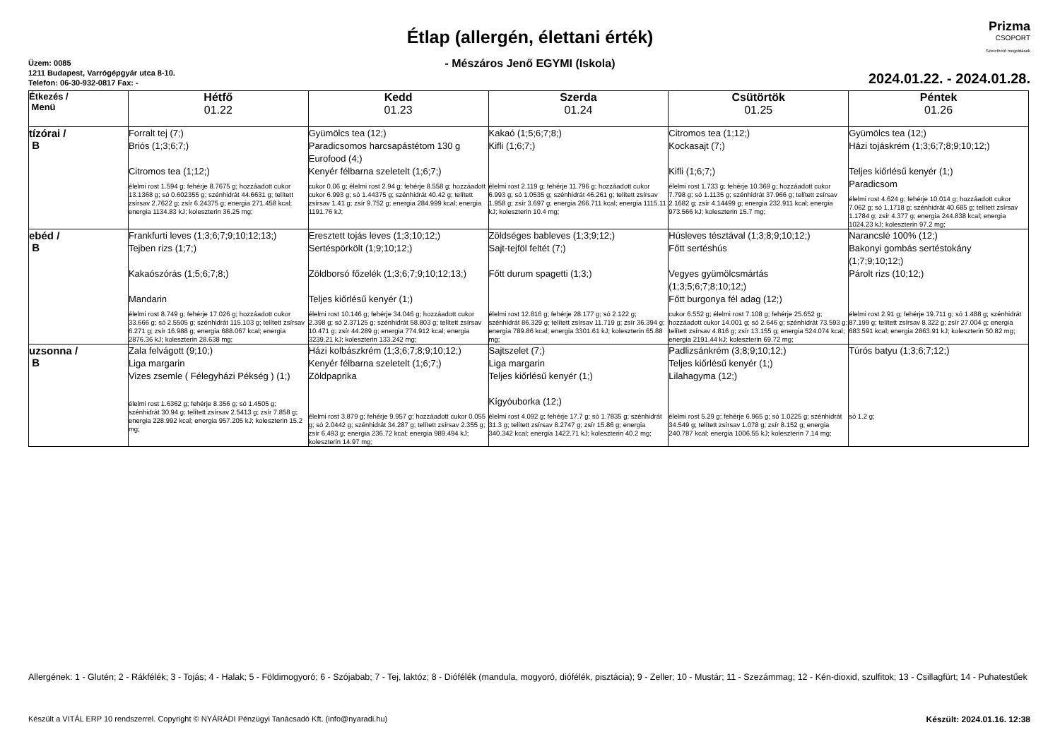Prizma
CSOPORT
Szerethető megoldások
Étlap (allergén, élettani érték)
- Mészáros Jenő EGYMI (Iskola)
Üzem: 0085
1211 Budapest, Varrógépgyár utca 8-10.
Telefon: 06-30-932-0817 Fax: -
2024.01.22. - 2024.01.28.
| Étkezés / Menü | Hétfő 01.22 | Kedd 01.23 | Szerda 01.24 | Csütörtök 01.25 | Péntek 01.26 |
| --- | --- | --- | --- | --- | --- |
| tízórai / B | Forralt tej (7;) Briós (1;3;6;7;) Citromos tea (1;12;) élelmi rost 1.594 g; fehérje 8.7675 g; hozzáadott cukor 13.1368 g; só 0.602355 g; szénhidrát 44.6631 g; telített zsírsav 2.7622 g; zsír 6.24375 g; energia 271.458 kcal; energia 1134.83 kJ; koleszterin 36.25 mg; | Gyümölcs tea (12;) Paradicsomos harcsapástétom 130 g Eurofood (4;) Kenyér félbarna szeletelt (1;6;7;) cukor 0.06 g; élelmi rost 2.94 g; fehérje 8.558 g; hozzáadott cukor 6.993 g; só 1.44375 g; szénhidrát 40.42 g; telített zsírsav 1.41 g; zsír 9.752 g; energia 284.999 kcal; energia 1191.76 kJ; | Kakaó (1;5;6;7;8;) Kifli (1;6;7;) élelmi rost 2.119 g; fehérje 11.796 g; hozzáadott cukor 6.993 g; só 1.0535 g; szénhidrát 46.261 g; telített zsírsav 1.958 g; zsír 3.697 g; energia 266.711 kcal; energia 1115.11 kJ; koleszterin 10.4 mg; | Citromos tea (1;12;) Kockasajt (7;) Kifli (1;6;7;) élelmi rost 1.733 g; fehérje 10.369 g; hozzáadott cukor 7.798 g; só 1.1135 g; szénhidrát 37.966 g; telített zsírsav 2.1682 g; zsír 4.14499 g; energia 232.911 kcal; energia 973.566 kJ; koleszterin 15.7 mg; | Gyümölcs tea (12;) Házi tojáskrém (1;3;6;7;8;9;10;12;) Teljes kiőrlésű kenyér (1;) Paradicsom élelmi rost 4.624 g; fehérje 10.014 g; hozzáadott cukor 7.062 g; só 1.1718 g; szénhidrát 40.685 g; telített zsírsav 1.1784 g; zsír 4.377 g; energia 244.838 kcal; energia 1024.23 kJ; koleszterin 97.2 mg; |
| ebéd / B | Frankfurti leves (1;3;6;7;9;10;12;13;) Tejben rizs (1;7;) Kakaószórás (1;5;6;7;8;) Mandarin élelmi rost 8.749 g; fehérje 17.026 g; hozzáadott cukor 33.666 g; só 2.5505 g; szénhidrát 115.103 g; telített zsírsav 6.271 g; zsír 16.988 g; energia 688.067 kcal; energia 2876.36 kJ; koleszterin 28.638 mg; | Eresztett tojás leves (1;3;10;12;) Sertéspörkölt (1;9;10;12;) Zöldborsó főzelék (1;3;6;7;9;10;12;13;) Teljes kiőrlésű kenyér (1;) élelmi rost 10.146 g; fehérje 34.046 g; hozzáadott cukor 2.398 g; só 2.37125 g; szénhidrát 58.803 g; telített zsírsav 10.471 g; zsír 44.289 g; energia 774.912 kcal; energia 3239.21 kJ; koleszterin 133.242 mg; | Zöldséges bableves (1;3;9;12;) Sajt-tejföl feltét (7;) Főtt durum spagetti (1;3;) élelmi rost 12.816 g; fehérje 28.177 g; só 2.122 g; szénhidrát 86.329 g; telített zsírsav 11.719 g; zsír 36.394 g; energia 789.86 kcal; energia 3301.61 kJ; koleszterin 65.88 mg; | Húsleves tésztával (1;3;8;9;10;12;) Főtt sertéshús Vegyes gyümölcsmártás (1;3;5;6;7;8;10;12;) Főtt burgonya fél adag (12;) cukor 6.552 g; élelmi rost 7.108 g; fehérje 25.652 g; hozzáadott cukor 14.001 g; só 2.646 g; szénhidrát 73.593 g; telített zsírsav 4.816 g; zsír 13.155 g; energia 524.074 kcal; energia 2191.44 kJ; koleszterin 69.72 mg; | Narancslé 100% (12;) Bakonyi gombás sertéstokány (1;7;9;10;12;) Párolt rizs (10;12;) élelmi rost 2.91 g; fehérje 19.711 g; só 1.488 g; szénhidrát 87.199 g; telített zsírsav 8.322 g; zsír 27.004 g; energia 683.591 kcal; energia 2863.91 kJ; koleszterin 50.82 mg; |
| uzsonna / B | Zala felvágott (9;10;) Liga margarin Vizes zsemle ( Félegyházi Pékség ) (1;) élelmi rost 1.6362 g; fehérje 8.356 g; só 1.4505 g; szénhidrát 30.94 g; telített zsírsav 2.5413 g; zsír 7.858 g; energia 228.992 kcal; energia 957.205 kJ; koleszterin 15.2 mg; | Házi kolbászkrém (1;3;6;7;8;9;10;12;) Kenyér félbarna szeletelt (1;6;7;) Zöldpaprika élelmi rost 3.879 g; fehérje 9.957 g; hozzáadott cukor 0.055 g; só 2.0442 g; szénhidrát 34.287 g; telített zsírsav 2.355 g; zsír 6.493 g; energia 236.72 kcal; energia 989.494 kJ; koleszterin 14.97 mg; | Sajtszelet (7;) Liga margarin Teljes kiőrlésű kenyér (1;) Kígyóuborka (12;) élelmi rost 4.092 g; fehérje 17.7 g; só 1.7835 g; szénhidrát 31.3 g; telített zsírsav 8.2747 g; zsír 15.86 g; energia 340.342 kcal; energia 1422.71 kJ; koleszterin 40.2 mg; | Padlizsánkrém (3;8;9;10;12;) Teljes kiőrlésű kenyér (1;) Lilahagyma (12;) élelmi rost 5.29 g; fehérje 6.965 g; só 1.0225 g; szénhidrát 34.549 g; telített zsírsav 1.078 g; zsír 8.152 g; energia 240.787 kcal; energia 1006.55 kJ; koleszterin 7.14 mg; | Túrós batyu (1;3;6;7;12;) só 1.2 g; |
Allergének: 1 - Glutén; 2 - Rákfélék; 3 - Tojás; 4 - Halak; 5 - Földimogyoró; 6 - Szójabab; 7 - Tej, laktóz; 8 - Diófélék (mandula, mogyoró, diófélék, pisztácia); 9 - Zeller; 10 - Mustár; 11 - Szezámmag; 12 - Kén-dioxid, szulfitok; 13 - Csillagfürt; 14 - Puhatestűek
Készült a VITÁL ERP 10 rendszerrel. Copyright © NYÁRÁDI Pénzügyi Tanácsadó Kft. (info@nyaradi.hu) Készült: 2024.01.16. 12:38